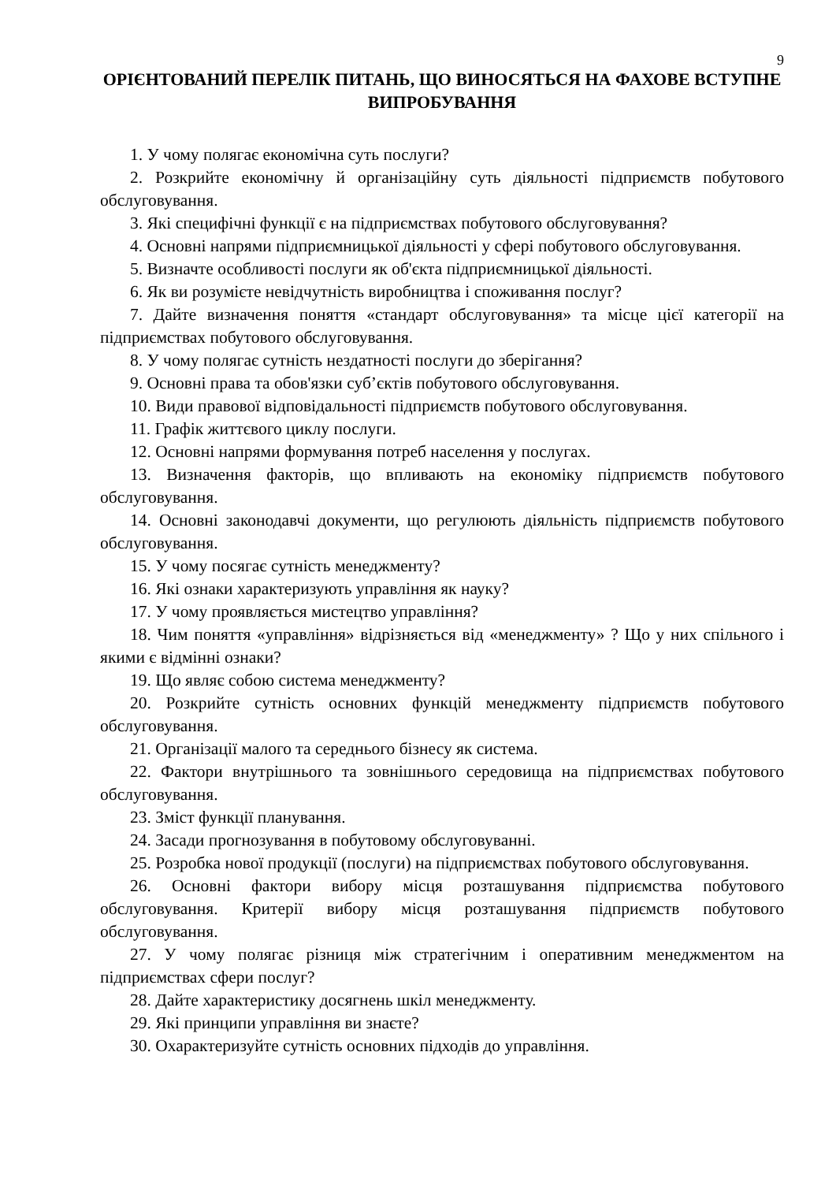9
ОРІЄНТОВАНИЙ ПЕРЕЛІК ПИТАНЬ, ЩО ВИНОСЯТЬСЯ НА ФАХОВЕ ВСТУПНЕ ВИПРОБУВАННЯ
1. У чому полягає економічна суть послуги?
2. Розкрийте економічну й організаційну суть діяльності підприємств побутового обслуговування.
3. Які специфічні функції є на підприємствах побутового обслуговування?
4. Основні напрями підприємницької діяльності у сфері побутового обслуговування.
5. Визначте особливості послуги як об'єкта підприємницької діяльності.
6. Як ви розумієте невідчутність виробництва і споживання послуг?
7. Дайте визначення поняття «стандарт обслуговування» та місце цієї категорії на підприємствах побутового обслуговування.
8. У чому полягає сутність нездатності послуги до зберігання?
9. Основні права та обов'язки суб’єктів побутового обслуговування.
10. Види правової відповідальності підприємств побутового обслуговування.
11. Графік життєвого циклу послуги.
12. Основні напрями формування потреб населення у послугах.
13. Визначення факторів, що впливають на економіку підприємств побутового обслуговування.
14. Основні законодавчі документи, що регулюють діяльність підприємств побутового обслуговування.
15. У чому посягає сутність менеджменту?
16. Які ознаки характеризують управління як науку?
17. У чому проявляється мистецтво управління?
18. Чим поняття «управління» відрізняється від «менеджменту» ? Що у них спільного і якими є відмінні ознаки?
19. Що являє собою система менеджменту?
20. Розкрийте сутність основних функцій менеджменту підприємств побутового обслуговування.
21. Організації малого та середнього бізнесу як система.
22. Фактори внутрішнього та зовнішнього середовища на підприємствах побутового обслуговування.
23. Зміст функції планування.
24. Засади прогнозування в побутовому обслуговуванні.
25. Розробка нової продукції (послуги) на підприємствах побутового обслуговування.
26. Основні фактори вибору місця розташування підприємства побутового обслуговування. Критерії вибору місця розташування підприємств побутового обслуговування.
27. У чому полягає різниця між стратегічним і оперативним менеджментом на підприємствах сфери послуг?
28. Дайте характеристику досягнень шкіл менеджменту.
29. Які принципи управління ви знаєте?
30. Охарактеризуйте сутність основних підходів до управління.